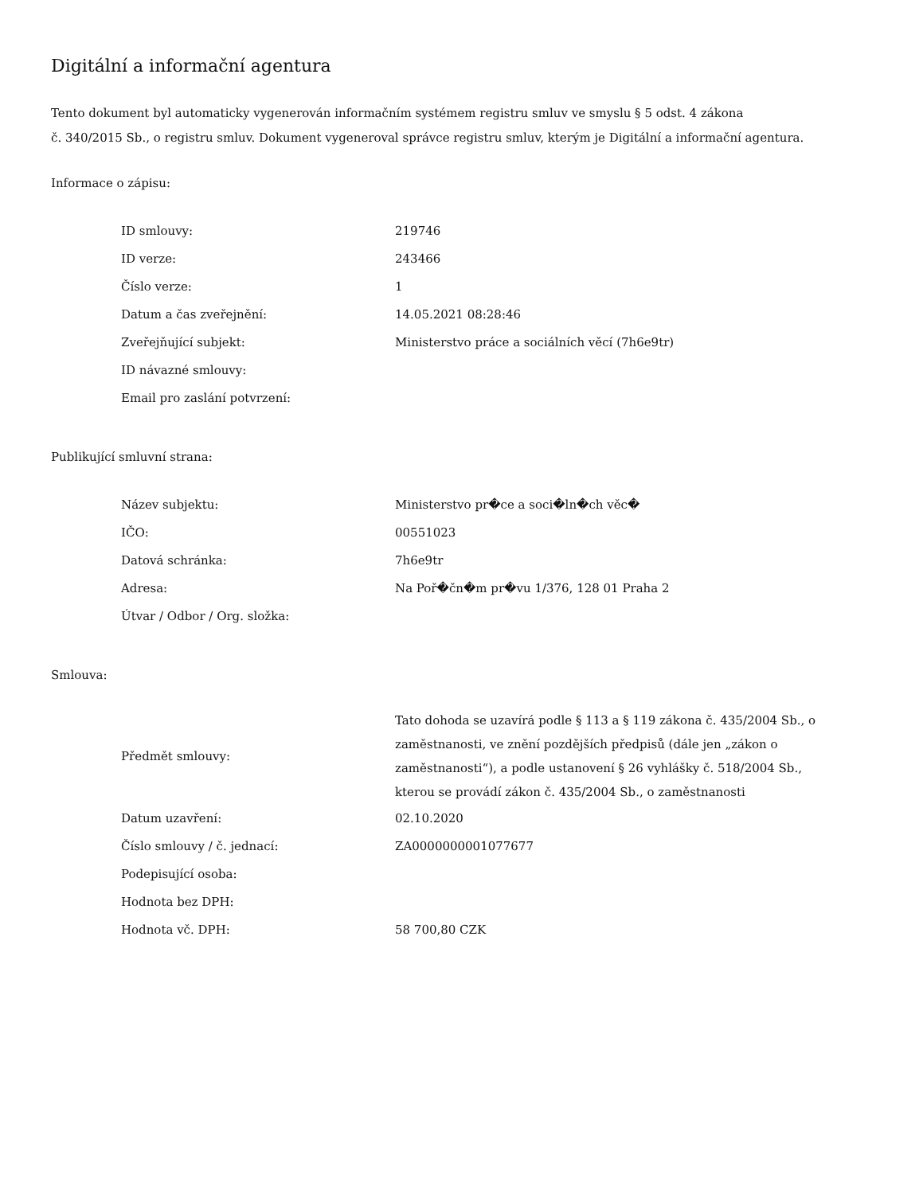Digitální a informační agentura
Tento dokument byl automaticky vygenerován informačním systémem registru smluv ve smyslu § 5 odst. 4 zákona
č. 340/2015 Sb., o registru smluv. Dokument vygeneroval správce registru smluv, kterým je Digitální a informační agentura.
Informace o zápisu:
| ID smlouvy: | 219746 |
| ID verze: | 243466 |
| Číslo verze: | 1 |
| Datum a čas zveřejnění: | 14.05.2021 08:28:46 |
| Zveřejňující subjekt: | Ministerstvo práce a sociálních věcí (7h6e9tr) |
| ID návazné smlouvy: | |
| Email pro zaslání potvrzení: | |
Publikující smluvní strana:
| Název subjektu: | Ministerstvo pr�ce a soci�ln�ch věc� |
| IČO: | 00551023 |
| Datová schránka: | 7h6e9tr |
| Adresa: | Na Poř�čn�m pr�vu 1/376, 128 01 Praha 2 |
| Útvar / Odbor / Org. složka: | |
Smlouva:
| Předmět smlouvy: | Tato dohoda se uzavírá podle § 113 a § 119 zákona č. 435/2004 Sb., o zaměstnanosti, ve znění pozdějších předpisů (dále jen „zákon o zaměstnanosti“), a podle ustanovení § 26 vyhlášky č. 518/2004 Sb., kterou se provádí zákon č. 435/2004 Sb., o zaměstnanosti |
| Datum uzavření: | 02.10.2020 |
| Číslo smlouvy / č. jednací: | ZA0000000001077677 |
| Podepisující osoba: | |
| Hodnota bez DPH: | |
| Hodnota vč. DPH: | 58 700,80 CZK |